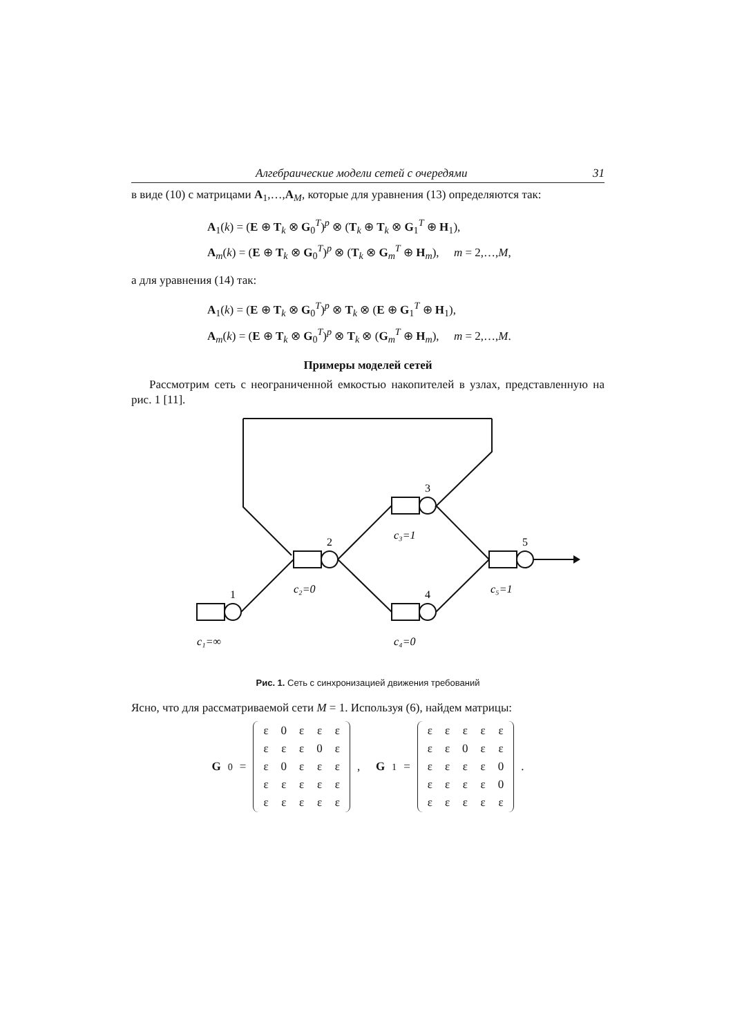Алгебраические модели сетей с очередями 31
в виде (10) с матрицами A<sub>1</sub>,…,A<sub>M</sub>, которые для уравнения (13) определяются так:
A<sub>1</sub>(k) = (E ⊕ T<sub>k</sub> ⊗ G<sub>0</sub><sup>T</sup>)<sup>p</sup> ⊗ (T<sub>k</sub> ⊕ T<sub>k</sub> ⊗ G<sub>1</sub><sup>T</sup> ⊕ H<sub>1</sub>),
A<sub>m</sub>(k) = (E ⊕ T<sub>k</sub> ⊗ G<sub>0</sub><sup>T</sup>)<sup>p</sup> ⊗ (T<sub>k</sub> ⊗ G<sub>m</sub><sup>T</sup> ⊕ H<sub>m</sub>), m = 2,…,M,
а для уравнения (14) так:
A<sub>1</sub>(k) = (E ⊕ T<sub>k</sub> ⊗ G<sub>0</sub><sup>T</sup>)<sup>p</sup> ⊗ T<sub>k</sub> ⊗ (E ⊕ G<sub>1</sub><sup>T</sup> ⊕ H<sub>1</sub>),
A<sub>m</sub>(k) = (E ⊕ T<sub>k</sub> ⊗ G<sub>0</sub><sup>T</sup>)<sup>p</sup> ⊗ T<sub>k</sub> ⊗ (G<sub>m</sub><sup>T</sup> ⊕ H<sub>m</sub>), m = 2,…,M.
Примеры моделей сетей
Рассмотрим сеть с неограниченной емкостью накопителей в узлах, представленную на рис. 1 [11].
1
2
3
4
5
c₁=∞
c₂=0
c₃=1
c₄=0
c₅=1
Рис. 1. Сеть с синхронизацией движения требований
Ясно, что для рассматриваемой сети M = 1. Используя (6), найдем матрицы:
G<sub>0</sub> =
| ε | 0 | ε | ε | ε |
| ε | ε | ε | 0 | ε |
| ε | 0 | ε | ε | ε |
| ε | ε | ε | ε | ε |
| ε | ε | ε | ε | ε |
, G<sub>1</sub> =
| ε | ε | ε | ε | ε |
| ε | ε | 0 | ε | ε |
| ε | ε | ε | ε | 0 |
| ε | ε | ε | ε | 0 |
| ε | ε | ε | ε | ε |
.